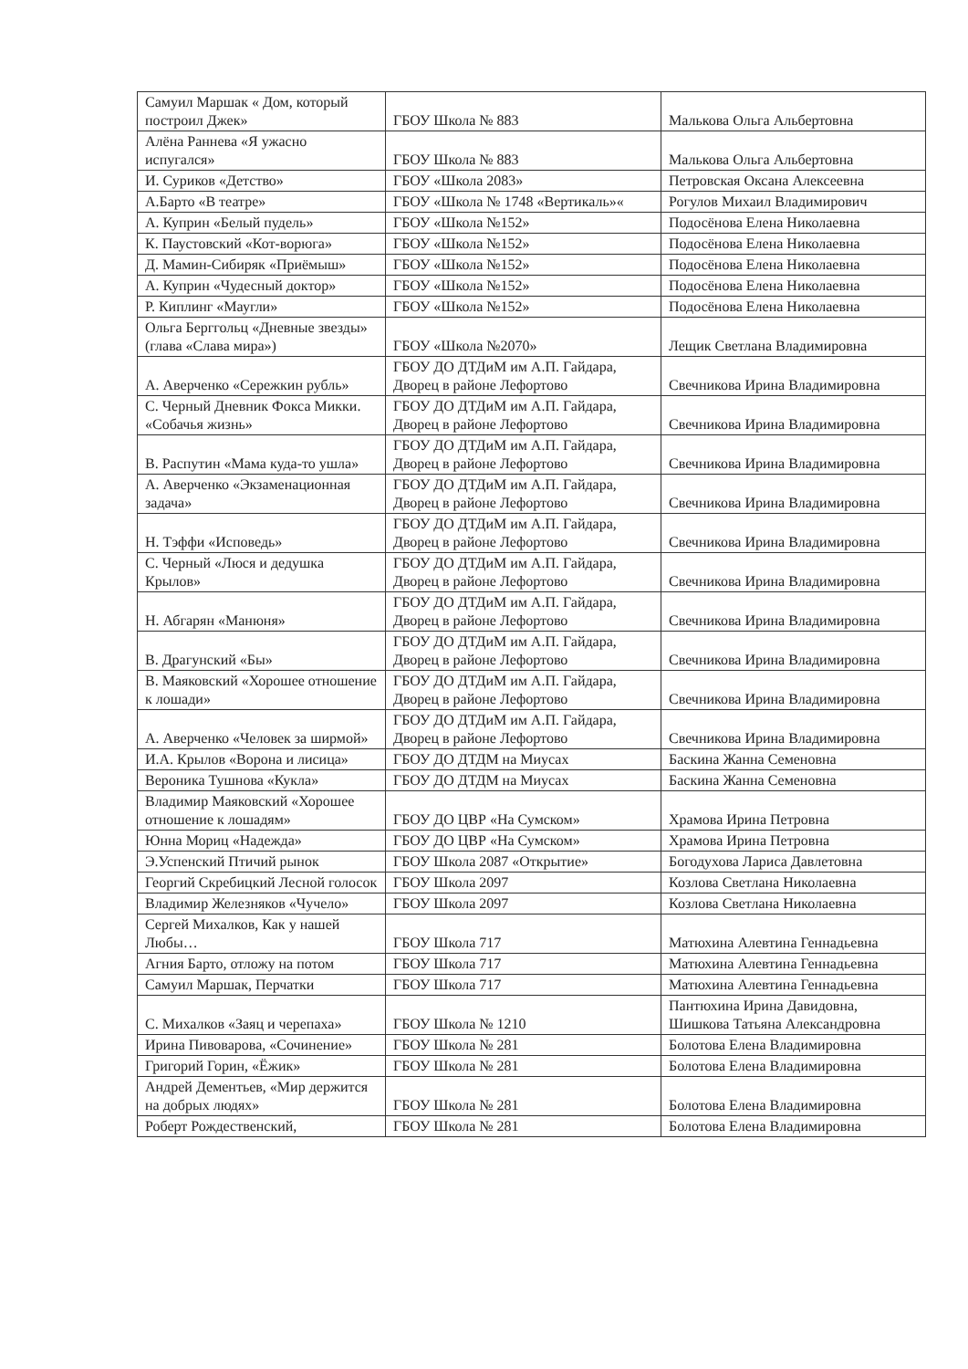| Самуил Маршак « Дом, который построил Джек» | ГБОУ Школа № 883 | Малькова Ольга Альбертовна |
| Алёна Раннева «Я ужасно испугался» | ГБОУ Школа № 883 | Малькова Ольга Альбертовна |
| И. Суриков «Детство» | ГБОУ «Школа 2083» | Петровская Оксана Алексеевна |
| А.Барто «В театре» | ГБОУ «Школа № 1748 «Вертикаль»« | Рогулов Михаил Владимирович |
| А. Куприн «Белый пудель» | ГБОУ «Школа №152» | Подосёнова Елена Николаевна |
| К. Паустовский «Кот-ворюга» | ГБОУ «Школа №152» | Подосёнова Елена Николаевна |
| Д. Мамин-Сибиряк «Приёмыш» | ГБОУ «Школа №152» | Подосёнова Елена Николаевна |
| А. Куприн «Чудесный доктор» | ГБОУ «Школа №152» | Подосёнова Елена Николаевна |
| Р. Киплинг «Маугли» | ГБОУ «Школа №152» | Подосёнова Елена Николаевна |
| Ольга Берггольц «Дневные звезды» (глава «Слава мира») | ГБОУ «Школа №2070» | Лещик Светлана Владимировна |
| А. Аверченко «Сережкин рубль» | ГБОУ ДО ДТДиМ им А.П. Гайдара, Дворец в районе Лефортово | Свечникова Ирина Владимировна |
| С. Черный Дневник Фокса Микки. «Собачья жизнь» | ГБОУ ДО ДТДиМ им А.П. Гайдара, Дворец в районе Лефортово | Свечникова Ирина Владимировна |
| В. Распутин «Мама куда-то ушла» | ГБОУ ДО ДТДиМ им А.П. Гайдара, Дворец в районе Лефортово | Свечникова Ирина Владимировна |
| А. Аверченко «Экзаменационная задача» | ГБОУ ДО ДТДиМ им А.П. Гайдара, Дворец в районе Лефортово | Свечникова Ирина Владимировна |
| Н. Тэффи «Исповедь» | ГБОУ ДО ДТДиМ им А.П. Гайдара, Дворец в районе Лефортово | Свечникова Ирина Владимировна |
| С. Черный «Люся и дедушка Крылов» | ГБОУ ДО ДТДиМ им А.П. Гайдара, Дворец в районе Лефортово | Свечникова Ирина Владимировна |
| Н. Абгарян «Манюня» | ГБОУ ДО ДТДиМ им А.П. Гайдара, Дворец в районе Лефортово | Свечникова Ирина Владимировна |
| В. Драгунский «Бы» | ГБОУ ДО ДТДиМ им А.П. Гайдара, Дворец в районе Лефортово | Свечникова Ирина Владимировна |
| В. Маяковский «Хорошее отношение к лошади» | ГБОУ ДО ДТДиМ им А.П. Гайдара, Дворец в районе Лефортово | Свечникова Ирина Владимировна |
| А. Аверченко «Человек за ширмой» | ГБОУ ДО ДТДиМ им А.П. Гайдара, Дворец в районе Лефортово | Свечникова Ирина Владимировна |
| И.А. Крылов «Ворона и лисица» | ГБОУ ДО ДТДМ на Миусах | Баскина Жанна Семеновна |
| Вероника Тушнова «Кукла» | ГБОУ ДО ДТДМ на Миусах | Баскина Жанна Семеновна |
| Владимир Маяковский «Хорошее отношение к лошадям» | ГБОУ ДО ЦВР «На Сумском» | Храмова Ирина Петровна |
| Юнна Мориц «Надежда» | ГБОУ ДО ЦВР «На Сумском» | Храмова Ирина Петровна |
| Э.Успенский Птичий рынок | ГБОУ Школа 2087 «Открытие» | Богодухова Лариса Давлетовна |
| Георгий Скребицкий Лесной голосок | ГБОУ Школа 2097 | Козлова Светлана Николаевна |
| Владимир Железняков «Чучело» | ГБОУ Школа 2097 | Козлова Светлана Николаевна |
| Сергей Михалков, Как у нашей Любы… | ГБОУ Школа 717 | Матюхина Алевтина Геннадьевна |
| Агния Барто, отложу на потом | ГБОУ Школа 717 | Матюхина Алевтина Геннадьевна |
| Самуил Маршак, Перчатки | ГБОУ Школа 717 | Матюхина Алевтина Геннадьевна |
| С. Михалков «Заяц и черепаха» | ГБОУ Школа № 1210 | Пантюхина Ирина Давидовна, Шишкова Татьяна Александровна |
| Ирина Пивоварова, «Сочинение» | ГБОУ Школа № 281 | Болотова Елена Владимировна |
| Григорий Горин, «Ёжик» | ГБОУ Школа № 281 | Болотова Елена Владимировна |
| Андрей Дементьев, «Мир держится на добрых людях» | ГБОУ Школа № 281 | Болотова Елена Владимировна |
| Роберт Рождественский, | ГБОУ Школа № 281 | Болотова Елена Владимировна |